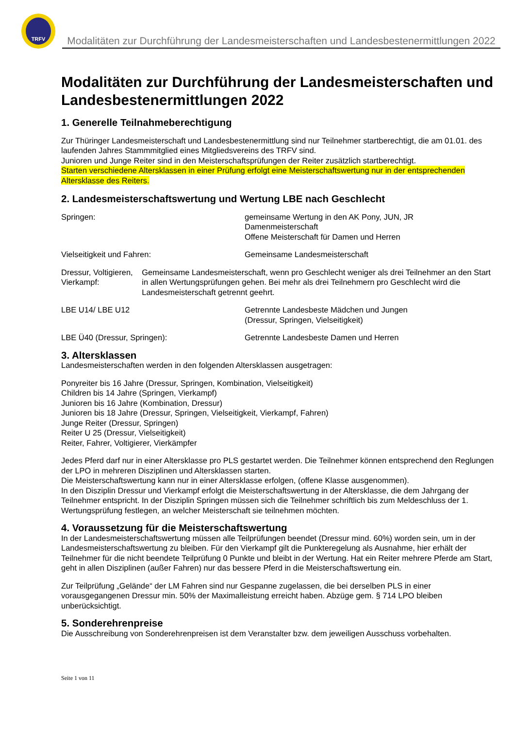TRFV
Modalitäten zur Durchführung der Landesmeisterschaften und Landesbestenermittlungen 2022
Modalitäten zur Durchführung der Landesmeisterschaften und Landesbestenermittlungen 2022
1. Generelle Teilnahmeberechtigung
Zur Thüringer Landesmeisterschaft und Landesbestenermittlung sind nur Teilnehmer startberechtigt, die am 01.01. des laufenden Jahres Stammmitglied eines Mitgliedsvereins des TRFV sind.
Junioren und Junge Reiter sind in den Meisterschaftsprüfungen der Reiter zusätzlich startberechtigt.
Starten verschiedene Altersklassen in einer Prüfung erfolgt eine Meisterschaftswertung nur in der entsprechenden Altersklasse des Reiters.
2. Landesmeisterschaftswertung und Wertung LBE nach Geschlecht
Springen: gemeinsame Wertung in den AK Pony, JUN, JR
Damenmeisterschaft
Offene Meisterschaft für Damen und Herren
Vielseitigkeit und Fahren: Gemeinsame Landesmeisterschaft
Dressur, Voltigieren, Vierkampf: Gemeinsame Landesmeisterschaft, wenn pro Geschlecht weniger als drei Teilnehmer an den Start in allen Wertungsprüfungen gehen. Bei mehr als drei Teilnehmern pro Geschlecht wird die Landesmeisterschaft getrennt geehrt.
LBE U14/ LBE U12 Getrennte Landesbeste Mädchen und Jungen
(Dressur, Springen, Vielseitigkeit)
LBE Ü40 (Dressur, Springen): Getrennte Landesbeste Damen und Herren
3. Altersklassen
Landesmeisterschaften werden in den folgenden Altersklassen ausgetragen:
Ponyreiter bis 16 Jahre (Dressur, Springen, Kombination, Vielseitigkeit)
Children bis 14 Jahre (Springen, Vierkampf)
Junioren bis 16 Jahre (Kombination, Dressur)
Junioren bis 18 Jahre (Dressur, Springen, Vielseitigkeit, Vierkampf, Fahren)
Junge Reiter (Dressur, Springen)
Reiter U 25 (Dressur, Vielseitigkeit)
Reiter, Fahrer, Voltigierer, Vierkämpfer
Jedes Pferd darf nur in einer Altersklasse pro PLS gestartet werden. Die Teilnehmer können entsprechend den Reglungen der LPO in mehreren Disziplinen und Altersklassen starten.
Die Meisterschaftswertung kann nur in einer Altersklasse erfolgen, (offene Klasse ausgenommen).
In den Disziplin Dressur und Vierkampf erfolgt die Meisterschaftswertung in der Altersklasse, die dem Jahrgang der Teilnehmer entspricht. In der Disziplin Springen müssen sich die Teilnehmer schriftlich bis zum Meldeschluss der 1. Wertungsprüfung festlegen, an welcher Meisterschaft sie teilnehmen möchten.
4. Voraussetzung für die Meisterschaftswertung
In der Landesmeisterschaftswertung müssen alle Teilprüfungen beendet (Dressur mind. 60%) worden sein, um in der Landesmeisterschaftswertung zu bleiben. Für den Vierkampf gilt die Punkteregelung als Ausnahme, hier erhält der Teilnehmer für die nicht beendete Teilprüfung 0 Punkte und bleibt in der Wertung. Hat ein Reiter mehrere Pferde am Start, geht in allen Disziplinen (außer Fahren) nur das bessere Pferd in die Meisterschaftswertung ein.
Zur Teilprüfung „Gelände“ der LM Fahren sind nur Gespanne zugelassen, die bei derselben PLS in einer vorausgegangenen Dressur min. 50% der Maximalleistung erreicht haben. Abzüge gem. § 714 LPO bleiben unberücksichtigt.
5. Sonderehrenpreise
Die Ausschreibung von Sonderehrenpreisen ist dem Veranstalter bzw. dem jeweiligen Ausschuss vorbehalten.
Seite 1 von 11